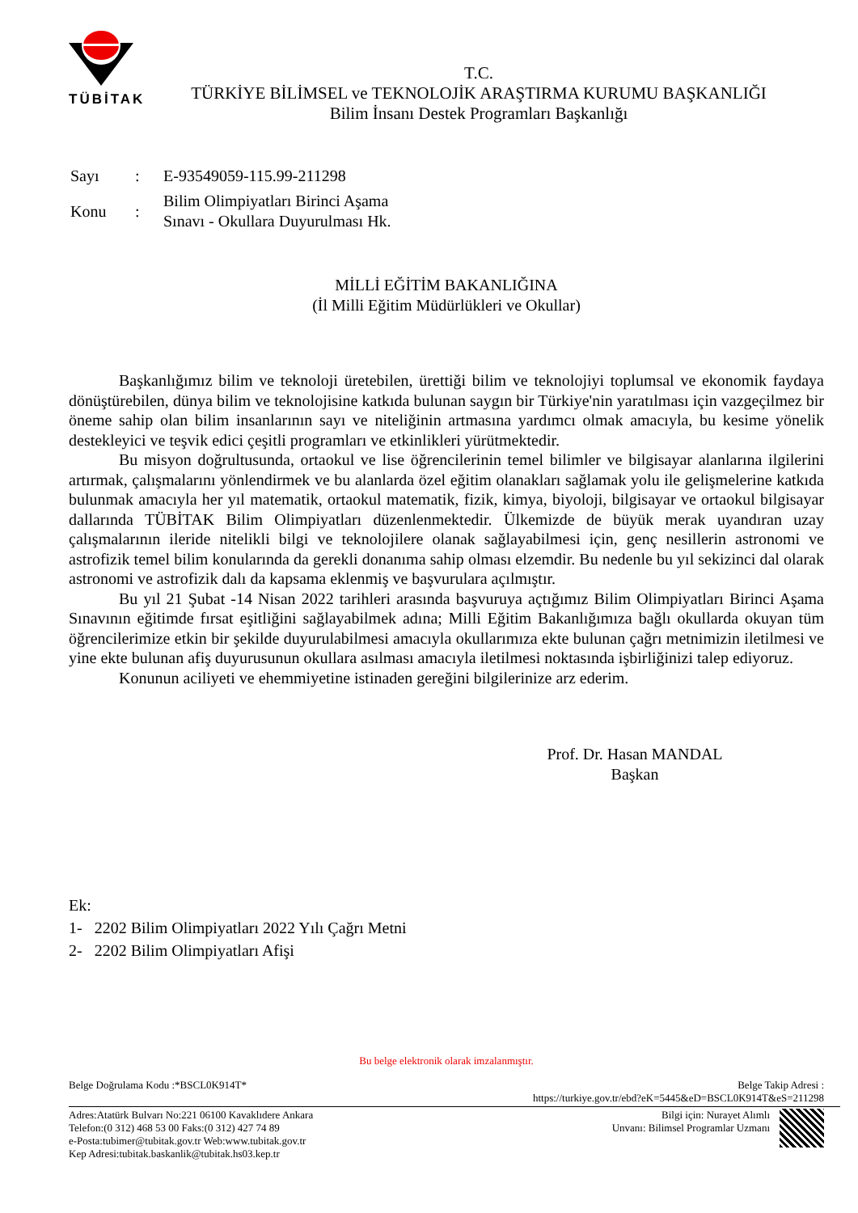TÜBİTAK
T.C.
TÜRKİYE BİLİMSEL ve TEKNOLOJİK ARAŞTIRMA KURUMU BAŞKANLIĞI
Bilim İnsanı Destek Programları Başkanlığı
| Sayı | : | E-93549059-115.99-211298 |
| Konu | : | Bilim Olimpiyatları Birinci Aşama Sınavı - Okullara Duyurulması Hk. |
MİLLİ EĞİTİM BAKANLIĞINA
(İl Milli Eğitim Müdürlükleri ve Okullar)
Başkanlığımız bilim ve teknoloji üretebilen, ürettiği bilim ve teknolojiyi toplumsal ve ekonomik faydaya dönüştürebilen, dünya bilim ve teknolojisine katkıda bulunan saygın bir Türkiye'nin yaratılması için vazgeçilmez bir öneme sahip olan bilim insanlarının sayı ve niteliğinin artmasına yardımcı olmak amacıyla, bu kesime yönelik destekleyici ve teşvik edici çeşitli programları ve etkinlikleri yürütmektedir.
Bu misyon doğrultusunda, ortaokul ve lise öğrencilerinin temel bilimler ve bilgisayar alanlarına ilgilerini artırmak, çalışmalarını yönlendirmek ve bu alanlarda özel eğitim olanakları sağlamak yolu ile gelişmelerine katkıda bulunmak amacıyla her yıl matematik, ortaokul matematik, fizik, kimya, biyoloji, bilgisayar ve ortaokul bilgisayar dallarında TÜBİTAK Bilim Olimpiyatları düzenlenmektedir. Ülkemizde de büyük merak uyandıran uzay çalışmalarının ileride nitelikli bilgi ve teknolojilere olanak sağlayabilmesi için, genç nesillerin astronomi ve astrofizik temel bilim konularında da gerekli donanıma sahip olması elzemdir. Bu nedenle bu yıl sekizinci dal olarak astronomi ve astrofizik dalı da kapsama eklenmiş ve başvurulara açılmıştır.
Bu yıl 21 Şubat -14 Nisan 2022 tarihleri arasında başvuruya açtığımız Bilim Olimpiyatları Birinci Aşama Sınavının eğitimde fırsat eşitliğini sağlayabilmek adına; Milli Eğitim Bakanlığımıza bağlı okullarda okuyan tüm öğrencilerimize etkin bir şekilde duyurulabilmesi amacıyla okullarımıza ekte bulunan çağrı metnimizin iletilmesi ve yine ekte bulunan afiş duyurusunun okullara asılması amacıyla iletilmesi noktasında işbirliğinizi talep ediyoruz.
Konunun aciliyeti ve ehemmiyetine istinaden gereğini bilgilerinize arz ederim.
Prof. Dr. Hasan MANDAL
Başkan
Ek:
1- 2202 Bilim Olimpiyatları 2022 Yılı Çağrı Metni
2- 2202 Bilim Olimpiyatları Afişi
Bu belge elektronik olarak imzalanmıştır.
Belge Doğrulama Kodu :*BSCL0K914T* Belge Takip Adresi :
https://turkiye.gov.tr/ebd?eK=5445&eD=BSCL0K914T&eS=211298
Adres:Atatürk Bulvarı No:221 06100 Kavaklıdere Ankara
Telefon:(0 312) 468 53 00 Faks:(0 312) 427 74 89
e-Posta:tubimer@tubitak.gov.tr Web:www.tubitak.gov.tr
Kep Adresi:tubitak.baskanlik@tubitak.hs03.kep.tr Bilgi için: Nurayet Alımlı
Unvanı: Bilimsel Programlar Uzmanı